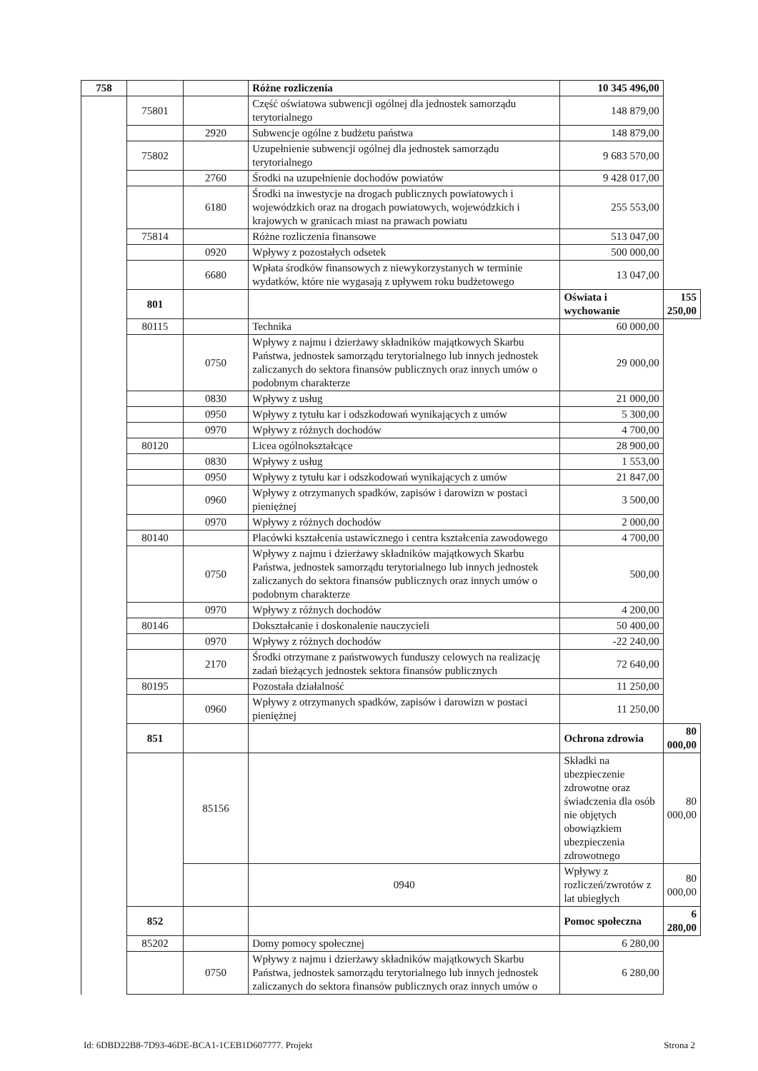| 758 | | | Różne rozliczenia | 10 345 496,00 | |
| | 75801 | | Część oświatowa subwencji ogólnej dla jednostek samorządu terytorialnego | 148 879,00 | |
| | | 2920 | Subwencje ogólne z budżetu państwa | 148 879,00 | |
| | 75802 | | Uzupełnienie subwencji ogólnej dla jednostek samorządu terytorialnego | 9 683 570,00 | |
| | | 2760 | Środki na uzupełnienie dochodów powiatów | 9 428 017,00 | |
| | | 6180 | Środki na inwestycje na drogach publicznych powiatowych i wojewódzkich oraz na drogach powiatowych, wojewódzkich i krajowych w granicach miast na prawach powiatu | 255 553,00 | |
| | 75814 | | Różne rozliczenia finansowe | 513 047,00 | |
| | | 0920 | Wpływy z pozostałych odsetek | 500 000,00 | |
| | | 6680 | Wpłata środków finansowych z niewykorzystanych w terminie wydatków, które nie wygasają z upływem roku budżetowego | 13 047,00 | |
| | 801 | | | Oświata i wychowanie | 155 250,00 |
| | 80115 | | Technika | 60 000,00 | |
| | | 0750 | Wpływy z najmu i dzierżawy składników majątkowych Skarbu Państwa, jednostek samorządu terytorialnego lub innych jednostek zaliczanych do sektora finansów publicznych oraz innych umów o podobnym charakterze | 29 000,00 | |
| | | 0830 | Wpływy z usług | 21 000,00 | |
| | | 0950 | Wpływy z tytułu kar i odszkodowań wynikających z umów | 5 300,00 | |
| | | 0970 | Wpływy z różnych dochodów | 4 700,00 | |
| | 80120 | | Licea ogólnokształcące | 28 900,00 | |
| | | 0830 | Wpływy z usług | 1 553,00 | |
| | | 0950 | Wpływy z tytułu kar i odszkodowań wynikających z umów | 21 847,00 | |
| | | 0960 | Wpływy z otrzymanych spadków, zapisów i darowizn w postaci pieniężnej | 3 500,00 | |
| | | 0970 | Wpływy z różnych dochodów | 2 000,00 | |
| | 80140 | | Placówki kształcenia ustawicznego i centra kształcenia zawodowego | 4 700,00 | |
| | | 0750 | Wpływy z najmu i dzierżawy składników majątkowych Skarbu Państwa, jednostek samorządu terytorialnego lub innych jednostek zaliczanych do sektora finansów publicznych oraz innych umów o podobnym charakterze | 500,00 | |
| | | 0970 | Wpływy z różnych dochodów | 4 200,00 | |
| | 80146 | | Dokształcanie i doskonalenie nauczycieli | 50 400,00 | |
| | | 0970 | Wpływy z różnych dochodów | -22 240,00 | |
| | | 2170 | Środki otrzymane z państwowych funduszy celowych na realizację zadań bieżących jednostek sektora finansów publicznych | 72 640,00 | |
| | 80195 | | Pozostała działalność | 11 250,00 | |
| | | 0960 | Wpływy z otrzymanych spadków, zapisów i darowizn w postaci pieniężnej | 11 250,00 | |
| | 851 | | | Ochrona zdrowia | 80 000,00 |
| | | 85156 | | Składki na ubezpieczenie zdrowotne oraz świadczenia dla osób nie objętych obowiązkiem ubezpieczenia zdrowotnego | 80 000,00 |
| | | | 0940 | Wpływy z rozliczeń/zwrotów z lat ubiegłych | 80 000,00 |
| | 852 | | | Pomoc społeczna | 6 280,00 |
| | 85202 | | Domy pomocy społecznej | 6 280,00 | |
| | | 0750 | Wpływy z najmu i dzierżawy składników majątkowych Skarbu Państwa, jednostek samorządu terytorialnego lub innych jednostek zaliczanych do sektora finansów publicznych oraz innych umów o | 6 280,00 | |
Id: 6DBD22B8-7D93-46DE-BCA1-1CEB1D607777. Projekt Strona 2